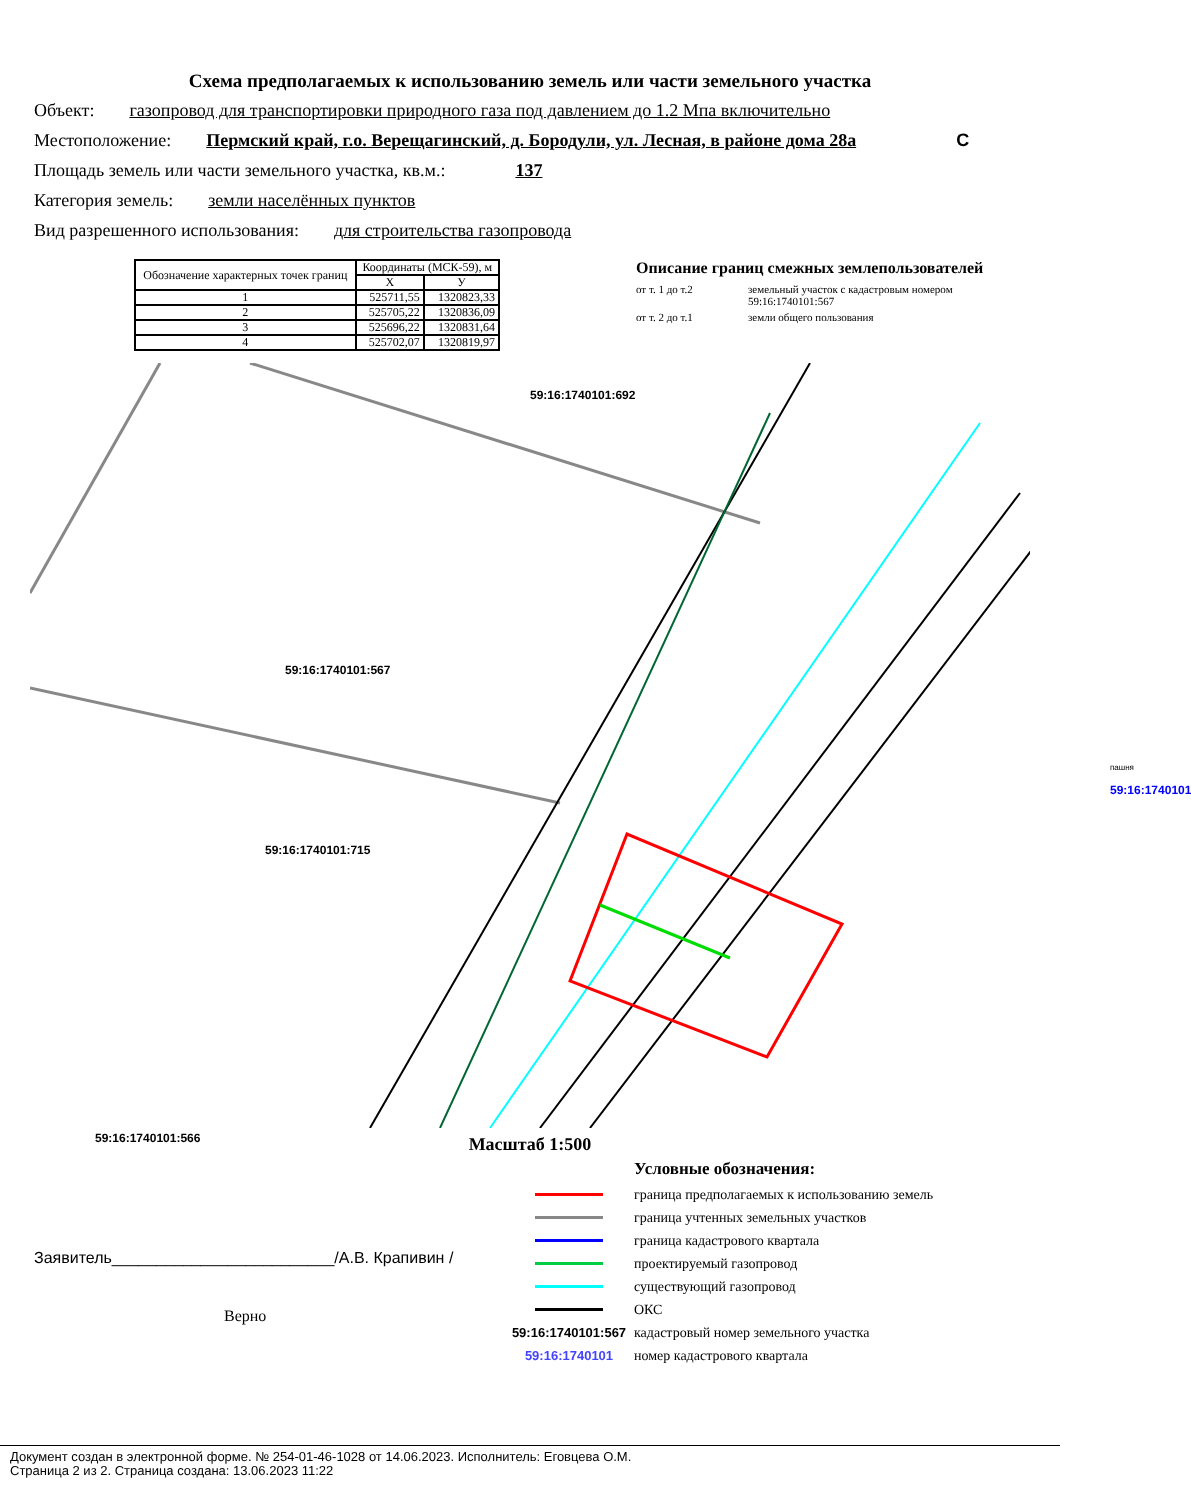Схема предполагаемых к использованию земель или части земельного участка
Объект: газопровод для транспортировки природного газа под давлением до 1.2 Мпа включительно
Местоположение: Пермский край, г.о. Верещагинский, д. Бородули, ул. Лесная, в районе дома 28а С
Площадь земель или части земельного участка, кв.м.: 137
Категория земель: земли населённых пунктов
Вид разрешенного использования: для строительства газопровода
| Обозначение характерных точек границ | Координаты (МСК-59), м | |
| --- | --- | --- |
| | X | У |
| 1 | 525711,55 | 1320823,33 |
| 2 | 525705,22 | 1320836,09 |
| 3 | 525696,22 | 1320831,64 |
| 4 | 525702,07 | 1320819,97 |
Описание границ смежных землепользователей
от т. 1 до т.2 земельный участок с кадастровым номером 59:16:1740101:567
от т. 2 до т.1 земли общего пользования
59:16:1740101:567
59:16:1740101:692
59:16:1740101:715
59:16:1740101:566
пашня
59:16:1740101
Масштаб 1:500
Заявитель_________________________/А.В. Крапивин /
Верно
Условные обозначения:
граница предполагаемых к использованию земель
граница учтенных земельных участков
граница кадастрового квартала
проектируемый газопровод
существующий газопровод
ОКС
59:16:1740101:567
кадастровый номер земельного участка
59:16:1740101
номер кадастрового квартала
Документ создан в электронной форме. № 254-01-46-1028 от 14.06.2023. Исполнитель: Еговцева О.М.
Страница 2 из 2. Страница создана: 13.06.2023 11:22